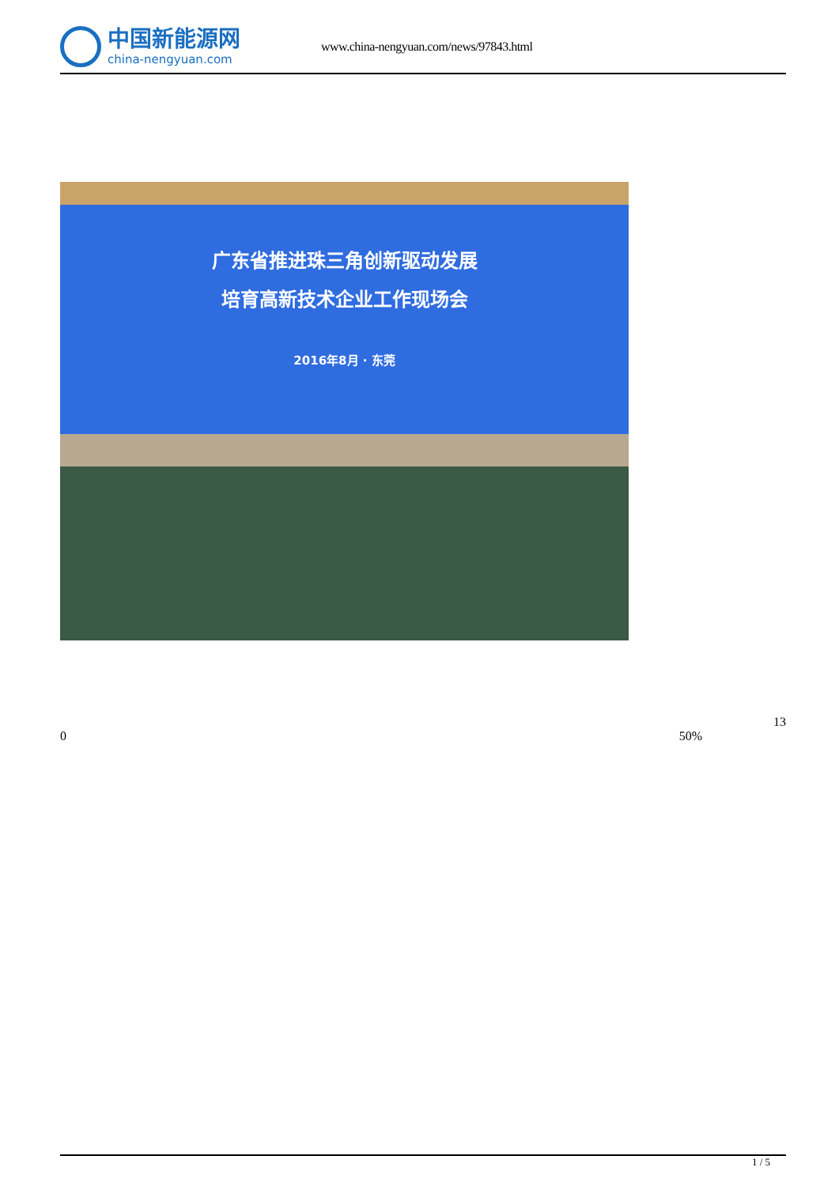中国新能源网
china-nengyuan.com
www.china-nengyuan.com/news/97843.html
广东省推进珠三角创新驱动发展
培育高新技术企业工作现场会
2016年8月 · 东莞
13
0 50%
1 / 5